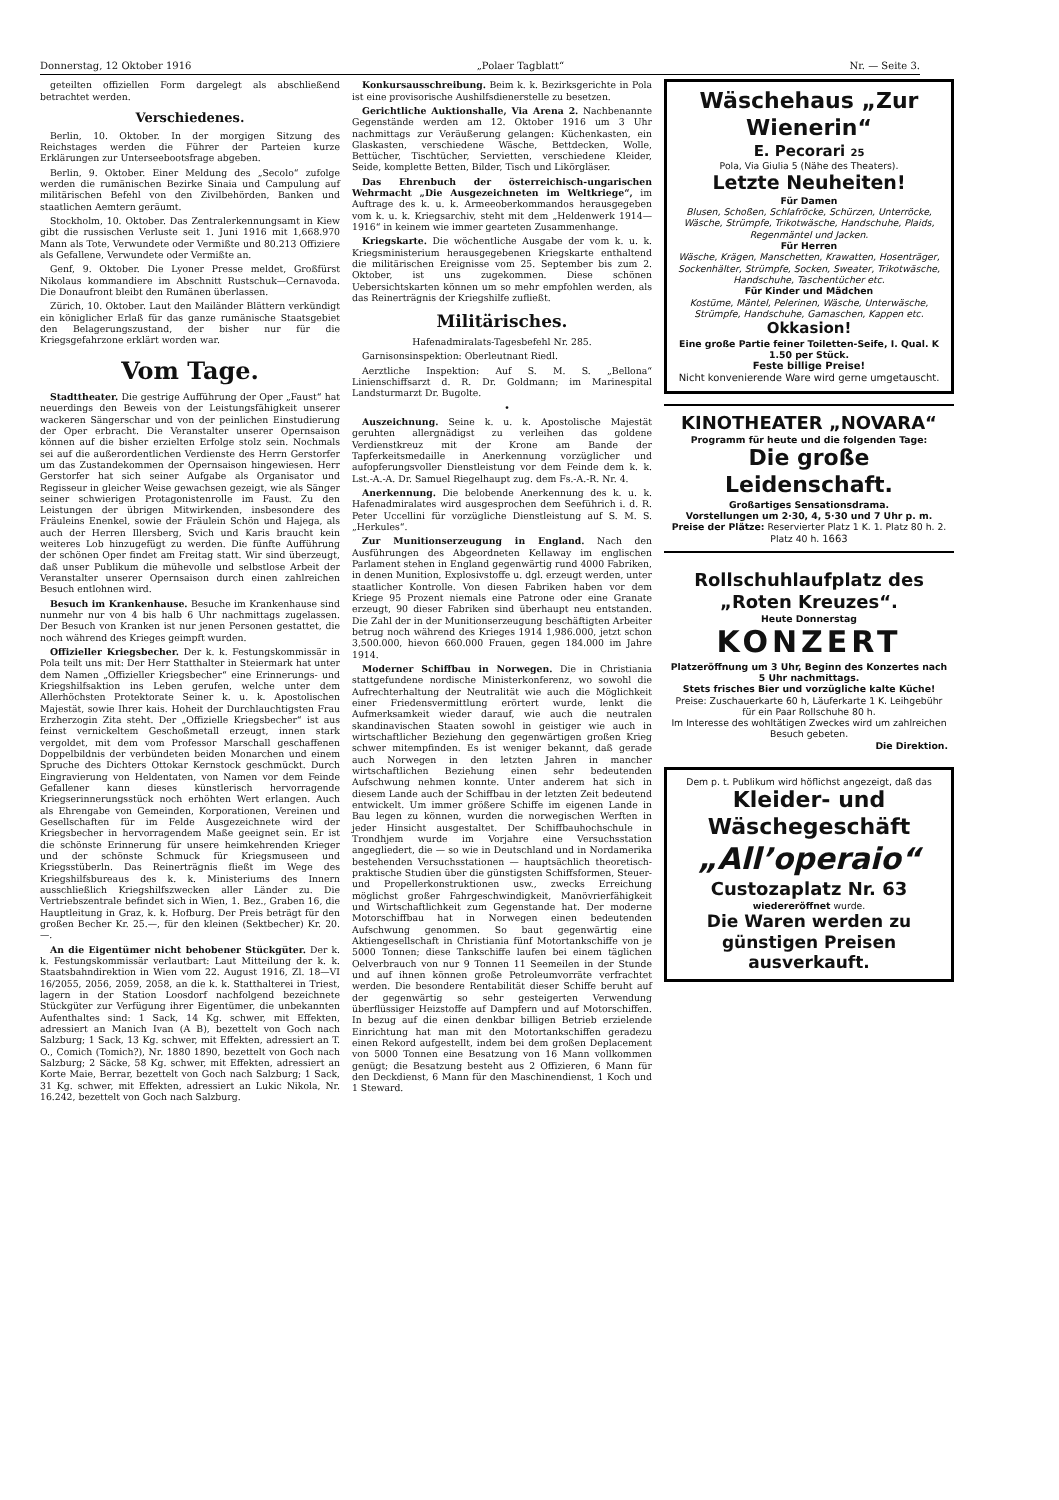Donnerstag, 12 Oktober 1916 „Polaer Tagblatt“Nr. — Seite 3.
geteilten offiziellen Form dargelegt als abschließend betrachtet werden.
Verschiedenes.
Berlin, 10. Oktober. In der morgigen Sitzung des Reichstages werden die Führer der Parteien kurze Erklärungen zur Unterseebootsfrage abgeben.
Berlin, 9. Oktober. Einer Meldung des „Secolo“ zufolge werden die rumänischen Bezirke Sinaia und Campulung auf militärischen Befehl von den Zivilbehörden, Banken und staatlichen Aemtern geräumt.
Stockholm, 10. Oktober. Das Zentralerkennungsamt in Kiew gibt die russischen Verluste seit 1. Juni 1916 mit 1,668.970 Mann als Tote, Verwundete oder Vermißte und 80.213 Offiziere als Gefallene, Verwundete oder Vermißte an.
Genf, 9. Oktober. Die Lyoner Presse meldet, Großfürst Nikolaus kommandiere im Abschnitt Rustschuk—Cernavoda. Die Donaufront bleibt den Rumänen überlassen.
Zürich, 10. Oktober. Laut den Mailänder Blättern verkündigt ein königlicher Erlaß für das ganze rumänische Staatsgebiet den Belagerungszustand, der bisher nur für die Kriegsgefahrzone erklärt worden war.
Vom Tage.
Stadttheater. Die gestrige Aufführung der Oper „Faust“ hat neuerdings den Beweis von der Leistungsfähigkeit unserer wackeren Sängerschar und von der peinlichen Einstudierung der Oper erbracht. Die Veranstalter unserer Opernsaison können auf die bisher erzielten Erfolge stolz sein. Nochmals sei auf die außerordentlichen Verdienste des Herrn Gerstorfer um das Zustandekommen der Opernsaison hingewiesen. Herr Gerstorfer hat sich seiner Aufgabe als Organisator und Regisseur in gleicher Weise gewachsen gezeigt, wie als Sänger seiner schwierigen Protagonistenrolle im Faust. Zu den Leistungen der übrigen Mitwirkenden, insbesondere des Fräuleins Enenkel, sowie der Fräulein Schön und Hajega, als auch der Herren Illersberg, Svich und Karis braucht kein weiteres Lob hinzugefügt zu werden. Die fünfte Aufführung der schönen Oper findet am Freitag statt. Wir sind überzeugt, daß unser Publikum die mühevolle und selbstlose Arbeit der Veranstalter unserer Opernsaison durch einen zahlreichen Besuch entlohnen wird.
Besuch im Krankenhause. Besuche im Krankenhause sind nunmehr nur von 4 bis halb 6 Uhr nachmittags zugelassen. Der Besuch von Kranken ist nur jenen Personen gestattet, die noch während des Krieges geimpft wurden.
Offizieller Kriegsbecher. Der k. k. Festungskommissär in Pola teilt uns mit: Der Herr Statthalter in Steiermark hat unter dem Namen „Offizieller Kriegsbecher“ eine Erinnerungs- und Kriegshilfsaktion ins Leben gerufen, welche unter dem Allerhöchsten Protektorate Seiner k. u. k. Apostolischen Majestät, sowie Ihrer kais. Hoheit der Durchlauchtigsten Frau Erzherzogin Zita steht. Der „Offizielle Kriegsbecher“ ist aus feinst vernickeltem Geschoßmetall erzeugt, innen stark vergoldet, mit dem vom Professor Marschall geschaffenen Doppelbildnis der verbündeten beiden Monarchen und einem Spruche des Dichters Ottokar Kernstock geschmückt. Durch Eingravierung von Heldentaten, von Namen vor dem Feinde Gefallener kann dieses künstlerisch hervorragende Kriegserinnerungsstück noch erhöhten Wert erlangen. Auch als Ehrengabe von Gemeinden, Korporationen, Vereinen und Gesellschaften für im Felde Ausgezeichnete wird der Kriegsbecher in hervorragendem Maße geeignet sein. Er ist die schönste Erinnerung für unsere heimkehrenden Krieger und der schönste Schmuck für Kriegsmuseen und Kriegsstüberln. Das Reinerträgnis fließt im Wege des Kriegshilfsbureaus des k. k. Ministeriums des Innern ausschließlich Kriegshilfszwecken aller Länder zu. Die Vertriebszentrale befindet sich in Wien, 1. Bez., Graben 16, die Hauptleitung in Graz, k. k. Hofburg. Der Preis beträgt für den großen Becher Kr. 25.—, für den kleinen (Sektbecher) Kr. 20.—.
An die Eigentümer nicht behobener Stückgüter. Der k. k. Festungskommissär verlautbart: Laut Mitteilung der k. k. Staatsbahndirektion in Wien vom 22. August 1916, Zl. 18—VI 16/2055, 2056, 2059, 2058, an die k. k. Statthalterei in Triest, lagern in der Station Loosdorf nachfolgend bezeichnete Stückgüter zur Verfügung ihrer Eigentümer, die unbekannten Aufenthaltes sind: 1 Sack, 14 Kg. schwer, mit Effekten, adressiert an Manich Ivan (A B), bezettelt von Goch nach Salzburg; 1 Sack, 13 Kg. schwer, mit Effekten, adressiert an T. O., Comich (Tomich?), Nr. 1880 1890, bezettelt von Goch nach Salzburg; 2 Säcke, 58 Kg. schwer, mit Effekten, adressiert an Korte Maie, Berrar, bezettelt von Goch nach Salzburg; 1 Sack, 31 Kg. schwer, mit Effekten, adressiert an Lukic Nikola, Nr. 16.242, bezettelt von Goch nach Salzburg.
Konkursausschreibung. Beim k. k. Bezirksgerichte in Pola ist eine provisorische Aushilfsdienerstelle zu besetzen.
Gerichtliche Auktionshalle, Via Arena 2. Nachbenannte Gegenstände werden am 12. Oktober 1916 um 3 Uhr nachmittags zur Veräußerung gelangen: Küchenkasten, ein Glaskasten, verschiedene Wäsche, Bettdecken, Wolle, Bettücher, Tischtücher, Servietten, verschiedene Kleider, Seide, komplette Betten, Bilder, Tisch und Likörgläser.
Das Ehrenbuch der österreichisch-ungarischen Wehrmacht „Die Ausgezeichneten im Weltkriege“, im Auftrage des k. u. k. Armeeoberkommandos herausgegeben vom k. u. k. Kriegsarchiv, steht mit dem „Heldenwerk 1914—1916“ in keinem wie immer gearteten Zusammenhange.
Kriegskarte. Die wöchentliche Ausgabe der vom k. u. k. Kriegsministerium herausgegebenen Kriegskarte enthaltend die militärischen Ereignisse vom 25. September bis zum 2. Oktober, ist uns zugekommen. Diese schönen Uebersichtskarten können um so mehr empfohlen werden, als das Reinerträgnis der Kriegshilfe zufließt.
Militärisches.
Hafenadmiralats-Tagesbefehl Nr. 285.
Garnisonsinspektion: Oberleutnant Riedl.
Aerztliche Inspektion: Auf S. M. S. „Bellona“ Linienschiffsarzt d. R. Dr. Goldmann; im Marinespital Landsturmarzt Dr. Bugolte.
•
Auszeichnung. Seine k. u. k. Apostolische Majestät geruhten allergnädigst zu verleihen das goldene Verdienstkreuz mit der Krone am Bande der Tapferkeitsmedaille in Anerkennung vorzüglicher und aufopferungsvoller Dienstleistung vor dem Feinde dem k. k. Lst.-A.-A. Dr. Samuel Riegelhaupt zug. dem Fs.-A.-R. Nr. 4.
Anerkennung. Die belobende Anerkennung des k. u. k. Hafenadmiralates wird ausgesprochen dem Seeführich i. d. R. Peter Uccellini für vorzügliche Dienstleistung auf S. M. S. „Herkules“.
Zur Munitionserzeugung in England. Nach den Ausführungen des Abgeordneten Kellaway im englischen Parlament stehen in England gegenwärtig rund 4000 Fabriken, in denen Munition, Explosivstoffe u. dgl. erzeugt werden, unter staatlicher Kontrolle. Von diesen Fabriken haben vor dem Kriege 95 Prozent niemals eine Patrone oder eine Granate erzeugt, 90 dieser Fabriken sind überhaupt neu entstanden. Die Zahl der in der Munitionserzeugung beschäftigten Arbeiter betrug noch während des Krieges 1914 1,986.000, jetzt schon 3,500.000, hievon 660.000 Frauen, gegen 184.000 im Jahre 1914.
Moderner Schiffbau in Norwegen. Die in Christiania stattgefundene nordische Ministerkonferenz, wo sowohl die Aufrechterhaltung der Neutralität wie auch die Möglichkeit einer Friedensvermittlung erörtert wurde, lenkt die Aufmerksamkeit wieder darauf, wie auch die neutralen skandinavischen Staaten sowohl in geistiger wie auch in wirtschaftlicher Beziehung den gegenwärtigen großen Krieg schwer mitempfinden. Es ist weniger bekannt, daß gerade auch Norwegen in den letzten Jahren in mancher wirtschaftlichen Beziehung einen sehr bedeutenden Aufschwung nehmen konnte. Unter anderem hat sich in diesem Lande auch der Schiffbau in der letzten Zeit bedeutend entwickelt. Um immer größere Schiffe im eigenen Lande in Bau legen zu können, wurden die norwegischen Werften in jeder Hinsicht ausgestaltet. Der Schiffbauhochschule in Trondhjem wurde im Vorjahre eine Versuchsstation angegliedert, die — so wie in Deutschland und in Nordamerika bestehenden Versuchsstationen — hauptsächlich theoretisch-praktische Studien über die günstigsten Schiffsformen, Steuer- und Propellerkonstruktionen usw., zwecks Erreichung möglichst großer Fahrgeschwindigkeit, Manövrierfähigkeit und Wirtschaftlichkeit zum Gegenstande hat. Der moderne Motorschiffbau hat in Norwegen einen bedeutenden Aufschwung genommen. So baut gegenwärtig eine Aktiengesellschaft in Christiania fünf Motortankschiffe von je 5000 Tonnen; diese Tankschiffe laufen bei einem täglichen Oelverbrauch von nur 9 Tonnen 11 Seemeilen in der Stunde und auf ihnen können große Petroleumvorräte verfrachtet werden. Die besondere Rentabilität dieser Schiffe beruht auf der gegenwärtig so sehr gesteigerten Verwendung überflüssiger Heizstoffe auf Dampfern und auf Motorschiffen. In bezug auf die einen denkbar billigen Betrieb erzielende Einrichtung hat man mit den Motortankschiffen geradezu einen Rekord aufgestellt, indem bei dem großen Deplacement von 5000 Tonnen eine Besatzung von 16 Mann vollkommen genügt; die Besatzung besteht aus 2 Offizieren, 6 Mann für den Deckdienst, 6 Mann für den Maschinendienst, 1 Koch und 1 Steward.
Wäschehaus „Zur Wienerin“
E. Pecorari 25
Pola, Via Giulia 5 (Nähe des Theaters).
Letzte Neuheiten!
Für Damen
Blusen, Schoßen, Schlafröcke, Schürzen, Unterröcke, Wäsche, Strümpfe, Trikotwäsche, Handschuhe, Plaids, Regenmäntel und Jacken.
Für Herren
Wäsche, Krägen, Manschetten, Krawatten, Hosenträger, Sockenhälter, Strümpfe, Socken, Sweater, Trikotwäsche, Handschuhe, Taschentücher etc.
Für Kinder und Mädchen
Kostüme, Mäntel, Pelerinen, Wäsche, Unterwäsche, Strümpfe, Handschuhe, Gamaschen, Kappen etc.
Okkasion!
Eine große Partie feiner Toiletten-Seife, I. Qual. K 1.50 per Stück.
Feste billige Preise!
Nicht konvenierende Ware wird gerne umgetauscht.
KINOTHEATER „NOVARA“
Programm für heute und die folgenden Tage:
Die große Leidenschaft.
Großartiges Sensationsdrama.
Vorstellungen um 2·30, 4, 5·30 und 7 Uhr p. m.
Preise der Plätze: Reservierter Platz 1 K. 1. Platz 80 h. 2. Platz 40 h. 1663
Rollschuhlaufplatz des „Roten Kreuzes“.
Heute Donnerstag
KONZERT
Platzeröffnung um 3 Uhr, Beginn des Konzertes nach 5 Uhr nachmittags.
Stets frisches Bier und vorzügliche kalte Küche!
Preise: Zuschauerkarte 60 h, Läuferkarte 1 K. Leihgebühr für ein Paar Rollschuhe 80 h.
Im Interesse des wohltätigen Zweckes wird um zahlreichen Besuch gebeten.
Die Direktion.
Dem p. t. Publikum wird höflichst angezeigt, daß das
Kleider- und Wäschegeschäft
„All’operaio“
Custozaplatz Nr. 63
wiedereröffnet wurde.
Die Waren werden zu günstigen Preisen ausverkauft.